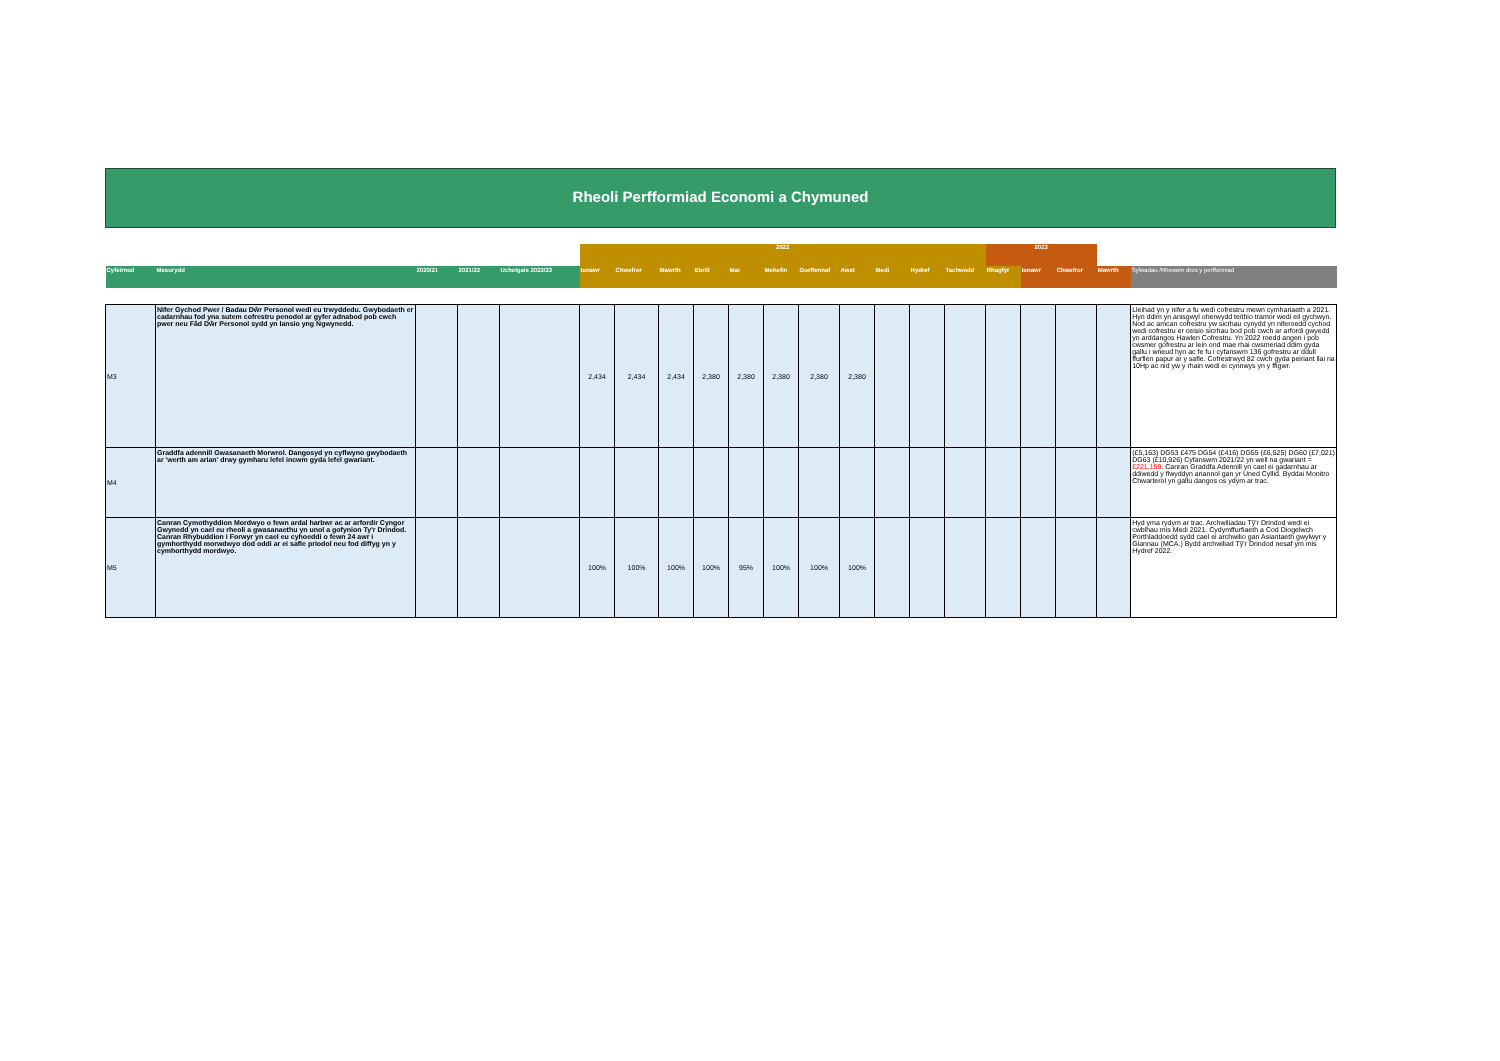Rheoli Perfformiad Economi a Chymuned
| | | | | | 2022 | | | | | | | | | | | 2023 | | | | |
| --- | --- | --- | --- | --- | --- | --- | --- | --- | --- | --- | --- | --- | --- | --- | --- | --- | --- | --- | --- | --- |
| Cyfeirnod | Mesurydd | 2020/21 | 2021/22 | Uchelgais 2022/23 | Ionawr | Chwefror | Mawrth | Ebrill | Mai | Mehefin | Gorffennaf | Awst | Medi | Hydref | Tachwedd | Rhagfyr | Ionawr | Chwefror | Mawrth | Sylwadau /Rheswm dros y perfformiad |
| M3 | Nifer Gychod Pwer / Badau Dŵr Personol wedi eu trwyddedu. Gwybodaeth er cadarnhau fod yna sutem cofrestru penodol ar gyfer adnabod pob cwch pwer neu Fâd Dŵr Personol sydd yn lansio yng Ngwynedd. | | | | 2,434 | 2,434 | 2,434 | 2,380 | 2,380 | 2,380 | 2,380 | 2,380 | | | | | | | | Lleihad yn y nifer a fu wedi cofrestru mewn cymhariaeth a 2021. Hyn ddim yn anisgwyl oherwydd teithio tramor wedi eil gychwyn. Nod ac amcan cofrestru yw sicrhau cynydd yn niferoedd cychod wedi cofrestru er ceisio sicrhau bod pob cwch ar arfordi gwyedd yn arddangos Hawlen Cofrestru. Yn 2022 roedd angen i pob cwsmer gofrestru ar lein ond mae rhai cwsmeriad ddim gyda gallu i wneud hyn ac fe fu i cyfanswm 136 gofrestru ar ddull ffurflen papur ar y safle. Cofrestrwyd 82 cwch gyda peiriant llai na 10Hp ac nid yw y rhain wedi ei cynnwys yn y ffigwr. |
| M4 | Graddfa adennill Gwasanaeth Morwrol. Dangosyd yn cyflwyno gwybodaeth ar 'werth am arian' drwy gymharu lefel incwm gyda lefel gwariant. | | | | | | | | | | | | | | | | | | | (£5,163) DG53 £475 DG54 (£416) DG55 (£6,525) DG60 (£7,021) DG63 (£10,926) Cyfanswm 2021/22 yn well na gwariant = £221,159 . Canran Graddfa Adennill yn cael ei gadarnhau ar ddiwedd y flwyddyn ariannol gan yr Uned Cyllid. Byddai Monitro Chwarterol yn gallu dangos os ydym ar trac. |
| M5 | Canran Cymothyddion Mordwyo o fewn ardal harbwr ac ar arfordir Cyngor Gwynedd yn cael eu rheoli a gwasanaethu yn unol a gofynion Ty'r Drindod. Canran Rhybuddion i Forwyr yn cael eu cyhoeddi o fewn 24 awr i gymhorthydd morwdwyo dod oddi ar ei safle priodol neu fod diffyg yn y cymhorthydd mordwyo. | | | | 100% | 100% | 100% | 100% | 95% | 100% | 100% | 100% | | | | | | | | Hyd yma rydym ar trac. Archwiliadau Tŷ'r Drindod wedi ei cwblhau mis Medi 2021. Cydymffurfiaeth a Cod Diogelwch Porthladdoedd sydd cael ei archwilio gan Asiantaeth gwylwyr y Glannau (MCA.) Bydd archwiliad Tŷ'r Drindod nesaf ym mis Hydref 2022. |